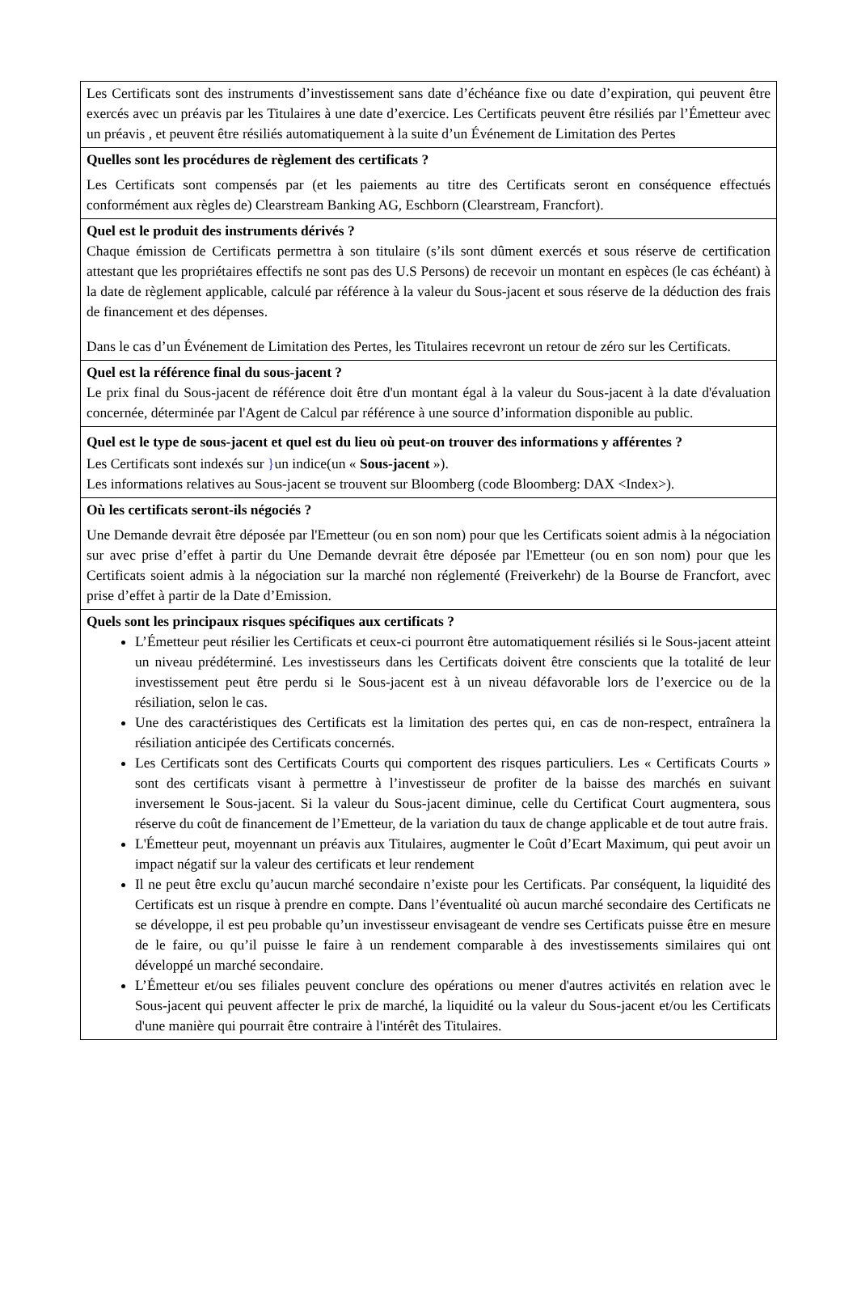Les Certificats sont des instruments d’investissement sans date d’échéance fixe ou date d’expiration, qui peuvent être exercés avec un préavis par les Titulaires à une date d’exercice. Les Certificats peuvent être résiliés par l’Émetteur avec un préavis , et peuvent être résiliés automatiquement à la suite d’un Événement de Limitation des Pertes
Quelles sont les procédures de règlement des certificats ?
Les Certificats sont compensés par (et les paiements au titre des Certificats seront en conséquence effectués conformément aux règles de) Clearstream Banking AG, Eschborn (Clearstream, Francfort).
Quel est le produit des instruments dérivés ?
Chaque émission de Certificats permettra à son titulaire (s’ils sont dûment exercés et sous réserve de certification attestant que les propriétaires effectifs ne sont pas des U.S Persons) de recevoir un montant en espèces (le cas échéant) à la date de règlement applicable, calculé par référence à la valeur du Sous-jacent et sous réserve de la déduction des frais de financement et des dépenses.
Dans le cas d’un Événement de Limitation des Pertes, les Titulaires recevront un retour de zéro sur les Certificats.
Quel est la référence final du sous-jacent ?
Le prix final du Sous-jacent de référence doit être d'un montant égal à la valeur du Sous-jacent à la date d'évaluation concernée, déterminée par l'Agent de Calcul par référence à une source d’information disponible au public.
Quel est le type de sous-jacent et quel est du lieu où peut-on trouver des informations y afférentes ?
Les Certificats sont indexés sur }un indice(un « Sous-jacent »).
Les informations relatives au Sous-jacent se trouvent sur Bloomberg (code Bloomberg: DAX <Index>).
Où les certificats seront-ils négociés ?
Une Demande devrait être déposée par l'Emetteur (ou en son nom) pour que les Certificats soient admis à la négociation sur avec prise d’effet à partir du Une Demande devrait être déposée par l'Emetteur (ou en son nom) pour que les Certificats soient admis à la négociation sur la marché non réglementé (Freiverkehr) de la Bourse de Francfort, avec prise d’effet à partir de la Date d’Emission.
Quels sont les principaux risques spécifiques aux certificats ?
L’Émetteur peut résilier les Certificats et ceux-ci pourront être automatiquement résiliés si le Sous-jacent atteint un niveau prédéterminé. Les investisseurs dans les Certificats doivent être conscients que la totalité de leur investissement peut être perdu si le Sous-jacent est à un niveau défavorable lors de l’exercice ou de la résiliation, selon le cas.
Une des caractéristiques des Certificats est la limitation des pertes qui, en cas de non-respect, entraînera la résiliation anticipée des Certificats concernés.
Les Certificats sont des Certificats Courts qui comportent des risques particuliers. Les « Certificats Courts » sont des certificats visant à permettre à l’investisseur de profiter de la baisse des marchés en suivant inversement le Sous-jacent. Si la valeur du Sous-jacent diminue, celle du Certificat Court augmentera, sous réserve du coût de financement de l’Emetteur, de la variation du taux de change applicable et de tout autre frais.
L'Émetteur peut, moyennant un préavis aux Titulaires, augmenter le Coût d’Ecart Maximum, qui peut avoir un impact négatif sur la valeur des certificats et leur rendement
Il ne peut être exclu qu’aucun marché secondaire n’existe pour les Certificats. Par conséquent, la liquidité des Certificats est un risque à prendre en compte. Dans l’éventualité où aucun marché secondaire des Certificats ne se développe, il est peu probable qu’un investisseur envisageant de vendre ses Certificats puisse être en mesure de le faire, ou qu’il puisse le faire à un rendement comparable à des investissements similaires qui ont développé un marché secondaire.
L’Émetteur et/ou ses filiales peuvent conclure des opérations ou mener d'autres activités en relation avec le Sous-jacent qui peuvent affecter le prix de marché, la liquidité ou la valeur du Sous-jacent et/ou les Certificats d'une manière qui pourrait être contraire à l'intérêt des Titulaires.